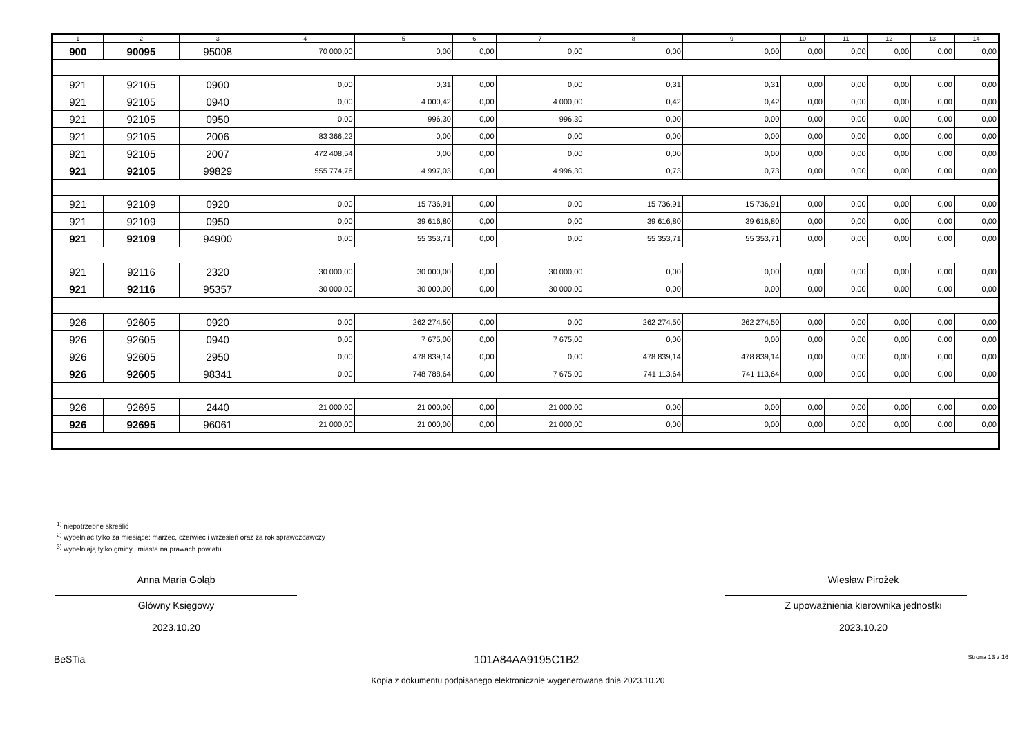| 1 | 2 | 3 | 4 | 5 | 6 | 7 | 8 | 9 | 10 | 11 | 12 | 13 | 14 |
| --- | --- | --- | --- | --- | --- | --- | --- | --- | --- | --- | --- | --- | --- |
| 900 | 90095 | 95008 | 70 000,00 | 0,00 | 0,00 | 0,00 | 0,00 | 0,00 | 0,00 | 0,00 | 0,00 | 0,00 | 0,00 |
| 921 | 92105 | 0900 | 0,00 | 0,31 | 0,00 | 0,00 | 0,31 | 0,31 | 0,00 | 0,00 | 0,00 | 0,00 | 0,00 |
| 921 | 92105 | 0940 | 0,00 | 4 000,42 | 0,00 | 4 000,00 | 0,42 | 0,42 | 0,00 | 0,00 | 0,00 | 0,00 | 0,00 |
| 921 | 92105 | 0950 | 0,00 | 996,30 | 0,00 | 996,30 | 0,00 | 0,00 | 0,00 | 0,00 | 0,00 | 0,00 | 0,00 |
| 921 | 92105 | 2006 | 83 366,22 | 0,00 | 0,00 | 0,00 | 0,00 | 0,00 | 0,00 | 0,00 | 0,00 | 0,00 | 0,00 |
| 921 | 92105 | 2007 | 472 408,54 | 0,00 | 0,00 | 0,00 | 0,00 | 0,00 | 0,00 | 0,00 | 0,00 | 0,00 | 0,00 |
| 921 | 92105 | 99829 | 555 774,76 | 4 997,03 | 0,00 | 4 996,30 | 0,73 | 0,73 | 0,00 | 0,00 | 0,00 | 0,00 | 0,00 |
| 921 | 92109 | 0920 | 0,00 | 15 736,91 | 0,00 | 0,00 | 15 736,91 | 15 736,91 | 0,00 | 0,00 | 0,00 | 0,00 | 0,00 |
| 921 | 92109 | 0950 | 0,00 | 39 616,80 | 0,00 | 0,00 | 39 616,80 | 39 616,80 | 0,00 | 0,00 | 0,00 | 0,00 | 0,00 |
| 921 | 92109 | 94900 | 0,00 | 55 353,71 | 0,00 | 0,00 | 55 353,71 | 55 353,71 | 0,00 | 0,00 | 0,00 | 0,00 | 0,00 |
| 921 | 92116 | 2320 | 30 000,00 | 30 000,00 | 0,00 | 30 000,00 | 0,00 | 0,00 | 0,00 | 0,00 | 0,00 | 0,00 | 0,00 |
| 921 | 92116 | 95357 | 30 000,00 | 30 000,00 | 0,00 | 30 000,00 | 0,00 | 0,00 | 0,00 | 0,00 | 0,00 | 0,00 | 0,00 |
| 926 | 92605 | 0920 | 0,00 | 262 274,50 | 0,00 | 0,00 | 262 274,50 | 262 274,50 | 0,00 | 0,00 | 0,00 | 0,00 | 0,00 |
| 926 | 92605 | 0940 | 0,00 | 7 675,00 | 0,00 | 7 675,00 | 0,00 | 0,00 | 0,00 | 0,00 | 0,00 | 0,00 | 0,00 |
| 926 | 92605 | 2950 | 0,00 | 478 839,14 | 0,00 | 0,00 | 478 839,14 | 478 839,14 | 0,00 | 0,00 | 0,00 | 0,00 | 0,00 |
| 926 | 92605 | 98341 | 0,00 | 748 788,64 | 0,00 | 7 675,00 | 741 113,64 | 741 113,64 | 0,00 | 0,00 | 0,00 | 0,00 | 0,00 |
| 926 | 92695 | 2440 | 21 000,00 | 21 000,00 | 0,00 | 21 000,00 | 0,00 | 0,00 | 0,00 | 0,00 | 0,00 | 0,00 | 0,00 |
| 926 | 92695 | 96061 | 21 000,00 | 21 000,00 | 0,00 | 21 000,00 | 0,00 | 0,00 | 0,00 | 0,00 | 0,00 | 0,00 | 0,00 |
<sup>1)</sup> niepotrzebne skreślić
<sup>2)</sup> wypełniać tylko za miesiące: marzec, czerwiec i wrzesień oraz za rok sprawozdawczy
<sup>3)</sup> wypełniają tylko gminy i miasta na prawach powiatu
Anna Maria Gołąb
Główny Księgowy
2023.10.20
Wiesław Pirożek
Z upoważnienia kierownika jednostki
2023.10.20
BeSTia 101A84AA9195C1B2 Strona 13 z 16
Kopia z dokumentu podpisanego elektronicznie wygenerowana dnia 2023.10.20